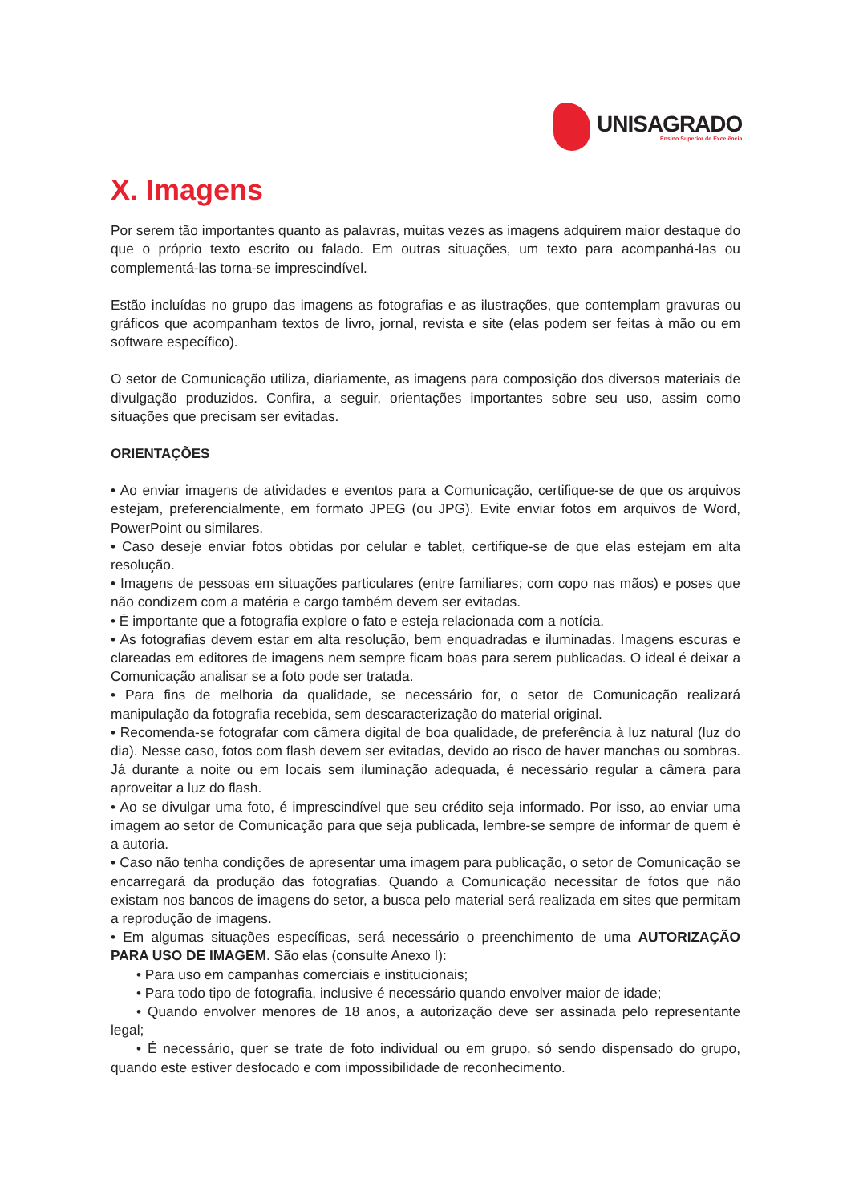UNISAGRADO
Ensino Superior de Excelência
X. Imagens
Por serem tão importantes quanto as palavras, muitas vezes as imagens adquirem maior destaque do que o próprio texto escrito ou falado. Em outras situações, um texto para acompanhá-las ou complementá-las torna-se imprescindível.
Estão incluídas no grupo das imagens as fotografias e as ilustrações, que contemplam gravuras ou gráficos que acompanham textos de livro, jornal, revista e site (elas podem ser feitas à mão ou em software específico).
O setor de Comunicação utiliza, diariamente, as imagens para composição dos diversos materiais de divulgação produzidos. Confira, a seguir, orientações importantes sobre seu uso, assim como situações que precisam ser evitadas.
ORIENTAÇÕES
• Ao enviar imagens de atividades e eventos para a Comunicação, certifique-se de que os arquivos estejam, preferencialmente, em formato JPEG (ou JPG). Evite enviar fotos em arquivos de Word, PowerPoint ou similares.
• Caso deseje enviar fotos obtidas por celular e tablet, certifique-se de que elas estejam em alta resolução.
• Imagens de pessoas em situações particulares (entre familiares; com copo nas mãos) e poses que não condizem com a matéria e cargo também devem ser evitadas.
• É importante que a fotografia explore o fato e esteja relacionada com a notícia.
• As fotografias devem estar em alta resolução, bem enquadradas e iluminadas. Imagens escuras e clareadas em editores de imagens nem sempre ficam boas para serem publicadas. O ideal é deixar a Comunicação analisar se a foto pode ser tratada.
• Para fins de melhoria da qualidade, se necessário for, o setor de Comunicação realizará manipulação da fotografia recebida, sem descaracterização do material original.
• Recomenda-se fotografar com câmera digital de boa qualidade, de preferência à luz natural (luz do dia). Nesse caso, fotos com flash devem ser evitadas, devido ao risco de haver manchas ou sombras. Já durante a noite ou em locais sem iluminação adequada, é necessário regular a câmera para aproveitar a luz do flash.
• Ao se divulgar uma foto, é imprescindível que seu crédito seja informado. Por isso, ao enviar uma imagem ao setor de Comunicação para que seja publicada, lembre-se sempre de informar de quem é a autoria.
• Caso não tenha condições de apresentar uma imagem para publicação, o setor de Comunicação se encarregará da produção das fotografias. Quando a Comunicação necessitar de fotos que não existam nos bancos de imagens do setor, a busca pelo material será realizada em sites que permitam a reprodução de imagens.
• Em algumas situações específicas, será necessário o preenchimento de uma AUTORIZAÇÃO PARA USO DE IMAGEM. São elas (consulte Anexo I):
• Para uso em campanhas comerciais e institucionais;
• Para todo tipo de fotografia, inclusive é necessário quando envolver maior de idade;
• Quando envolver menores de 18 anos, a autorização deve ser assinada pelo representante legal;
• É necessário, quer se trate de foto individual ou em grupo, só sendo dispensado do grupo, quando este estiver desfocado e com impossibilidade de reconhecimento.